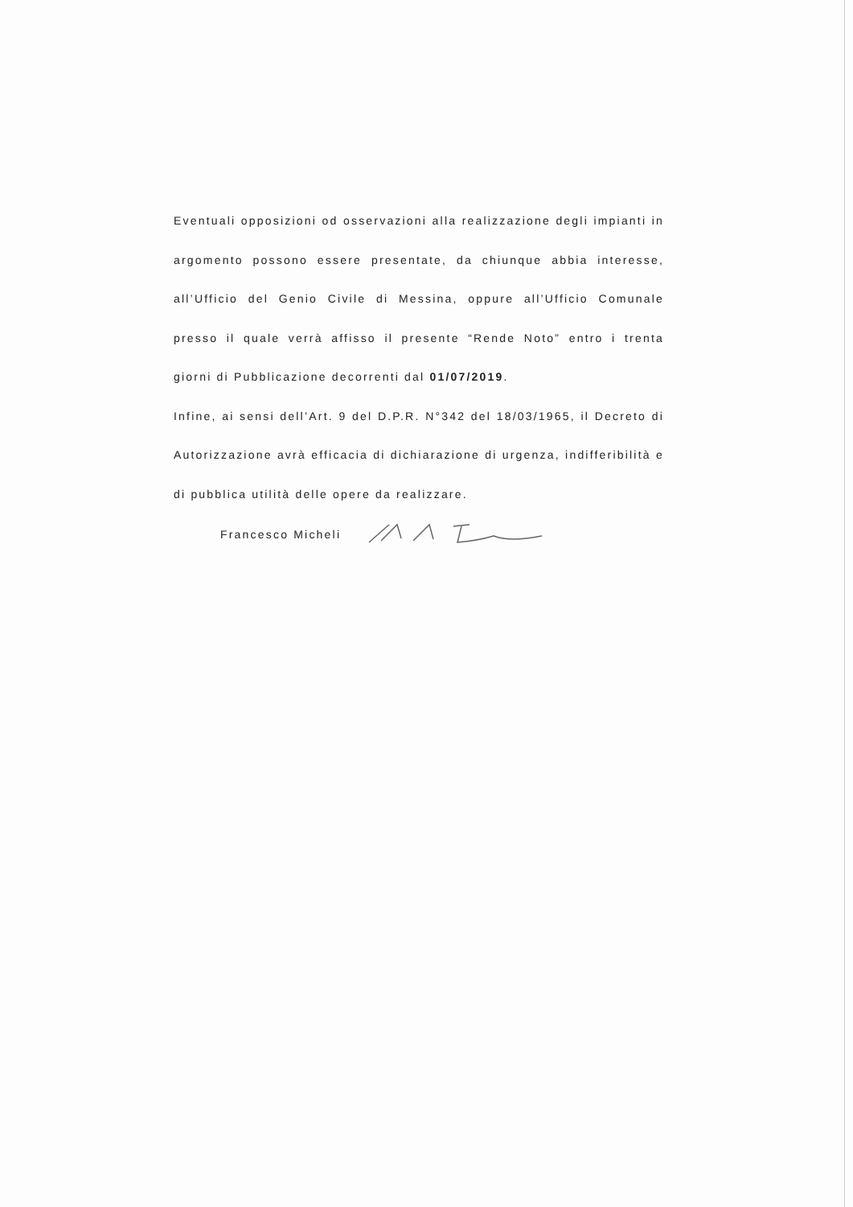Eventuali opposizioni od osservazioni alla realizzazione degli impianti in argomento possono essere presentate, da chiunque abbia interesse, all’Ufficio del Genio Civile di Messina, oppure all’Ufficio Comunale presso il quale verrà affisso il presente “Rende Noto” entro i trenta giorni di Pubblicazione decorrenti dal 01/07/2019.
Infine, ai sensi dell’Art. 9 del D.P.R. N°342 del 18/03/1965, il Decreto di Autorizzazione avrà efficacia di dichiarazione di urgenza, indifferibilità e di pubblica utilità delle opere da realizzare.
Francesco Micheli